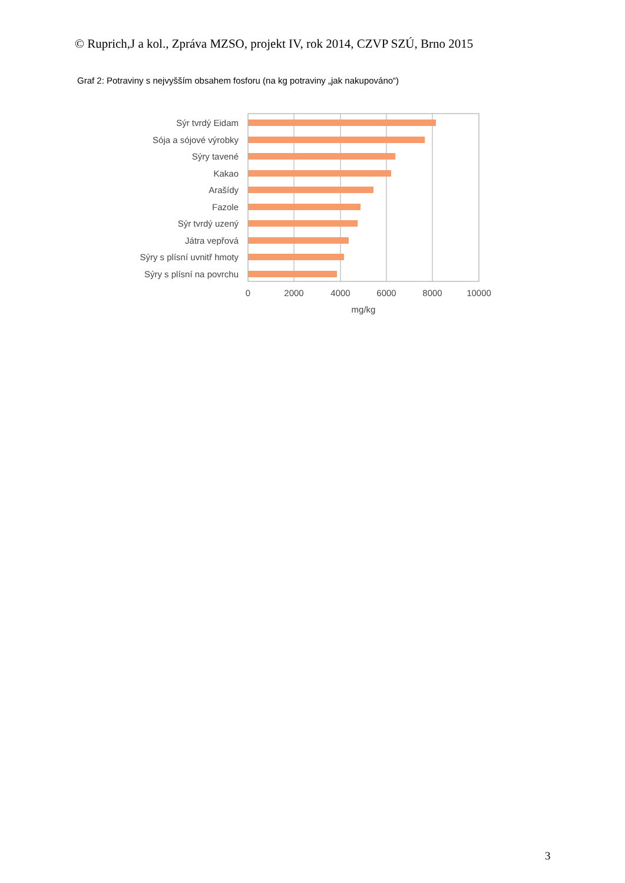© Ruprich,J a kol., Zpráva MZSO, projekt IV, rok 2014, CZVP SZÚ, Brno 2015
Graf 2: Potraviny s nejvyšším obsahem fosforu (na kg potraviny „jak nakupováno“)
Sýr tvrdý Eidam
Sója a sójové výrobky
Sýry tavené
Kakao
Arašídy
Fazole
Sýr tvrdý uzený
Játra vepřová
Sýry s plísní uvnitř hmoty
Sýry s plísní na povrchu
0
2000
4000
6000
8000
10000
mg/kg
3